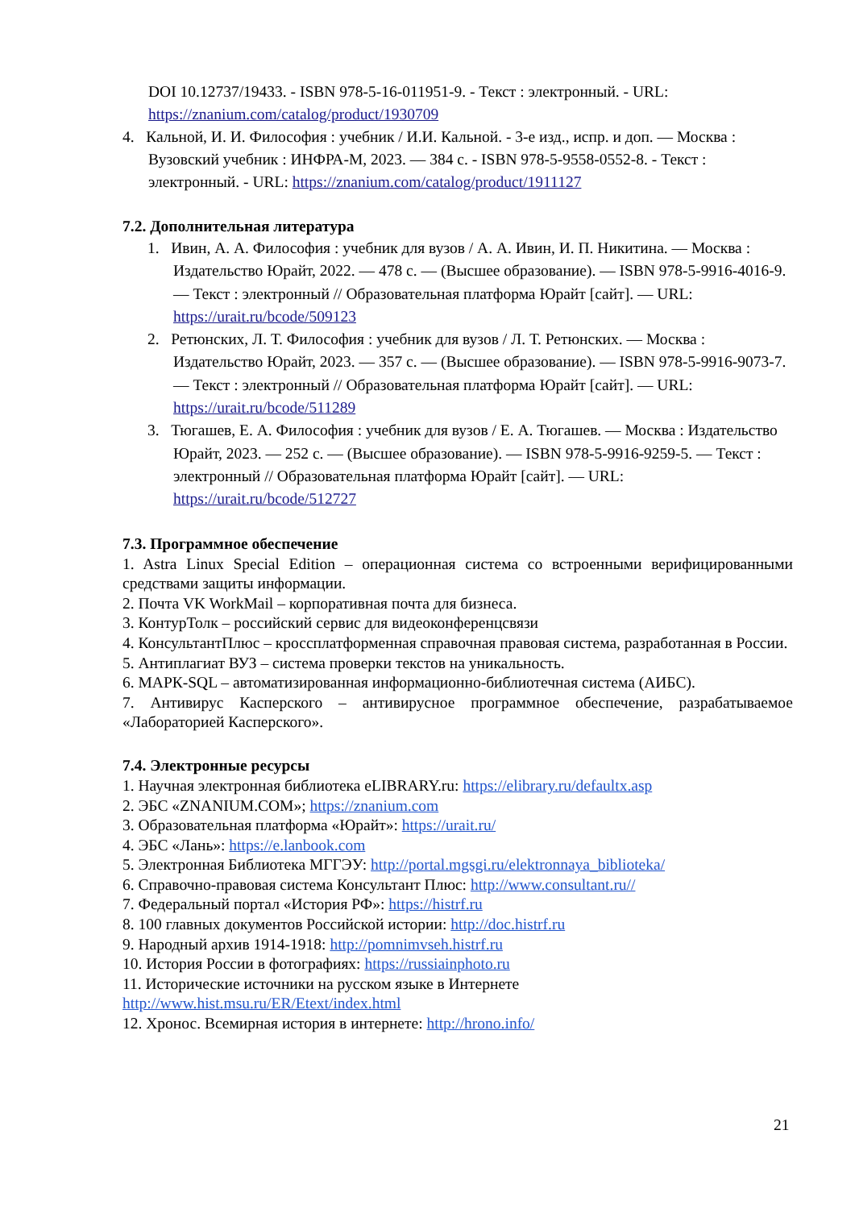DOI 10.12737/19433. - ISBN 978-5-16-011951-9. - Текст : электронный. - URL: https://znanium.com/catalog/product/1930709
4. Кальной, И. И. Философия : учебник / И.И. Кальной. - 3-е изд., испр. и доп. — Москва : Вузовский учебник : ИНФРА-М, 2023. — 384 с. - ISBN 978-5-9558-0552-8. - Текст : электронный. - URL: https://znanium.com/catalog/product/1911127
7.2. Дополнительная литература
1. Ивин, А. А. Философия : учебник для вузов / А. А. Ивин, И. П. Никитина. — Москва : Издательство Юрайт, 2022. — 478 с. — (Высшее образование). — ISBN 978-5-9916-4016-9. — Текст : электронный // Образовательная платформа Юрайт [сайт]. — URL: https://urait.ru/bcode/509123
2. Ретюнских, Л. Т. Философия : учебник для вузов / Л. Т. Ретюнских. — Москва : Издательство Юрайт, 2023. — 357 с. — (Высшее образование). — ISBN 978-5-9916-9073-7. — Текст : электронный // Образовательная платформа Юрайт [сайт]. — URL: https://urait.ru/bcode/511289
3. Тюгашев, Е. А. Философия : учебник для вузов / Е. А. Тюгашев. — Москва : Издательство Юрайт, 2023. — 252 с. — (Высшее образование). — ISBN 978-5-9916-9259-5. — Текст : электронный // Образовательная платформа Юрайт [сайт]. — URL: https://urait.ru/bcode/512727
7.3. Программное обеспечение
1. Astra Linux Special Edition – операционная система со встроенными верифицированными средствами защиты информации.
2. Почта VK WorkMail – корпоративная почта для бизнеса.
3. КонтурТолк – российский сервис для видеоконференцсвязи
4. КонсультантПлюс – кроссплатформенная справочная правовая система, разработанная в России.
5. Антиплагиат ВУЗ – система проверки текстов на уникальность.
6. МАРК-SQL – автоматизированная информационно-библиотечная система (АИБС).
7. Антивирус Касперского – антивирусное программное обеспечение, разрабатываемое «Лабораторией Касперского».
7.4. Электронные ресурсы
1. Научная электронная библиотека eLIBRARY.ru: https://elibrary.ru/defaultx.asp
2. ЭБС «ZNANIUM.COM»; https://znanium.com
3. Образовательная платформа «Юрайт»: https://urait.ru/
4. ЭБС «Лань»: https://e.lanbook.com
5. Электронная Библиотека МГГЭУ: http://portal.mgsgi.ru/elektronnaya_biblioteka/
6. Справочно-правовая система Консультант Плюс: http://www.consultant.ru//
7. Федеральный портал «История РФ»: https://histrf.ru
8. 100 главных документов Российской истории: http://doc.histrf.ru
9. Народный архив 1914-1918: http://pomnimvseh.histrf.ru
10. История России в фотографиях: https://russiainphoto.ru
11. Исторические источники на русском языке в Интернете
http://www.hist.msu.ru/ER/Etext/index.html
12. Хронос. Всемирная история в интернете: http://hrono.info/
21